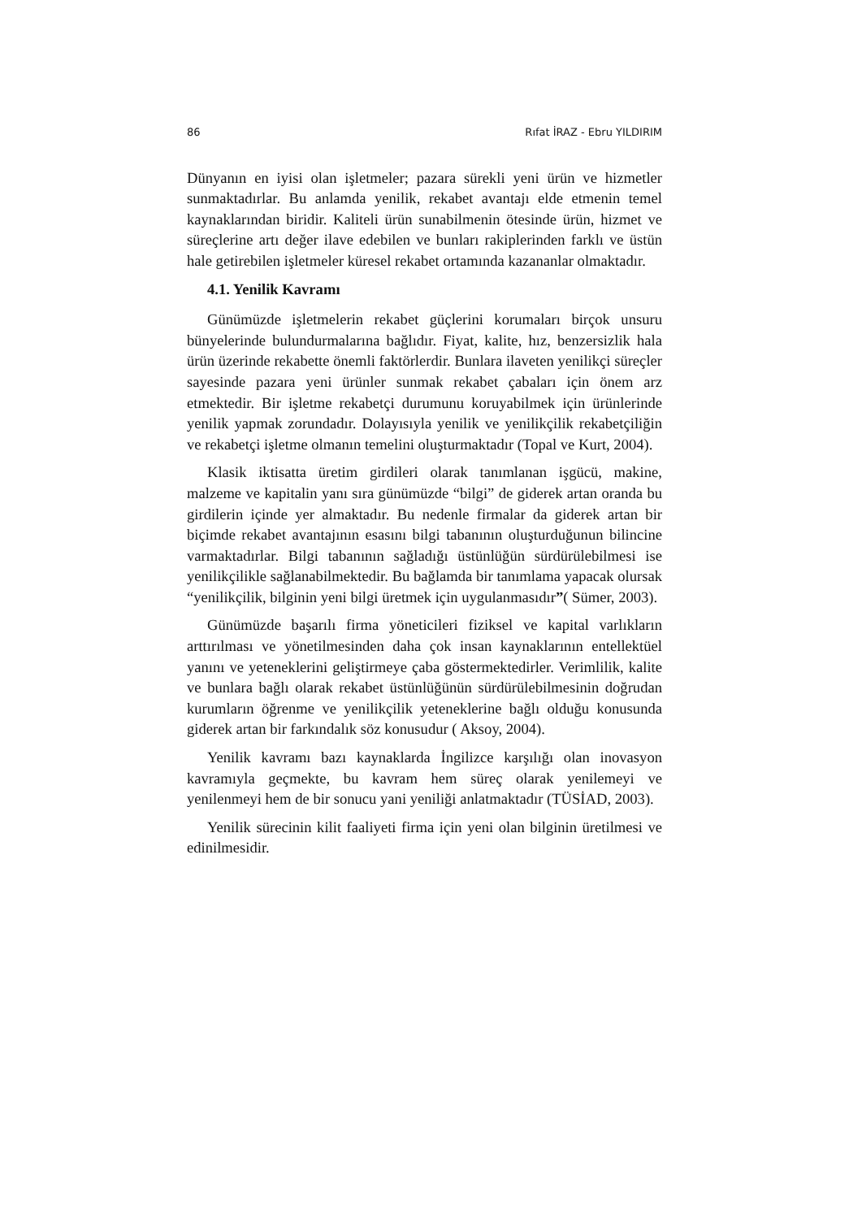86 Rıfat İRAZ - Ebru YILDIRIM
Dünyanın en iyisi olan işletmeler; pazara sürekli yeni ürün ve hizmetler sunmaktadırlar. Bu anlamda yenilik, rekabet avantajı elde etmenin temel kaynaklarından biridir. Kaliteli ürün sunabilmenin ötesinde ürün, hizmet ve süreçlerine artı değer ilave edebilen ve bunları rakiplerinden farklı ve üstün hale getirebilen işletmeler küresel rekabet ortamında kazananlar olmaktadır.
4.1. Yenilik Kavramı
Günümüzde işletmelerin rekabet güçlerini korumaları birçok unsuru bünyelerinde bulundurmalarına bağlıdır. Fiyat, kalite, hız, benzersizlik hala ürün üzerinde rekabette önemli faktörlerdir. Bunlara ilaveten yenilikçi süreçler sayesinde pazara yeni ürünler sunmak rekabet çabaları için önem arz etmektedir. Bir işletme rekabetçi durumunu koruyabilmek için ürünlerinde yenilik yapmak zorundadır. Dolayısıyla yenilik ve yenilikçilik rekabetçiliğin ve rekabetçi işletme olmanın temelini oluşturmaktadır (Topal ve Kurt, 2004).
Klasik iktisatta üretim girdileri olarak tanımlanan işgücü, makine, malzeme ve kapitalin yanı sıra günümüzde “bilgi” de giderek artan oranda bu girdilerin içinde yer almaktadır. Bu nedenle firmalar da giderek artan bir biçimde rekabet avantajının esasını bilgi tabanının oluşturduğunun bilincine varmaktadırlar. Bilgi tabanının sağladığı üstünlüğün sürdürülebilmesi ise yenilikçilikle sağlanabilmektedir. Bu bağlamda bir tanımlama yapacak olursak “yenilikçilik, bilginin yeni bilgi üretmek için uygulanmasıdır”( Sümer, 2003).
Günümüzde başarılı firma yöneticileri fiziksel ve kapital varlıkların arttırılması ve yönetilmesinden daha çok insan kaynaklarının entellektüel yanını ve yeteneklerini geliştirmeye çaba göstermektedirler. Verimlilik, kalite ve bunlara bağlı olarak rekabet üstünlüğünün sürdürülebilmesinin doğrudan kurumların öğrenme ve yenilikçilik yeteneklerine bağlı olduğu konusunda giderek artan bir farkındalık söz konusudur ( Aksoy, 2004).
Yenilik kavramı bazı kaynaklarda İngilizce karşılığı olan inovasyon kavramıyla geçmekte, bu kavram hem süreç olarak yenilemeyi ve yenilenmeyi hem de bir sonucu yani yeniliği anlatmaktadır (TÜSİAD, 2003).
Yenilik sürecinin kilit faaliyeti firma için yeni olan bilginin üretilmesi ve edinilmesidir.